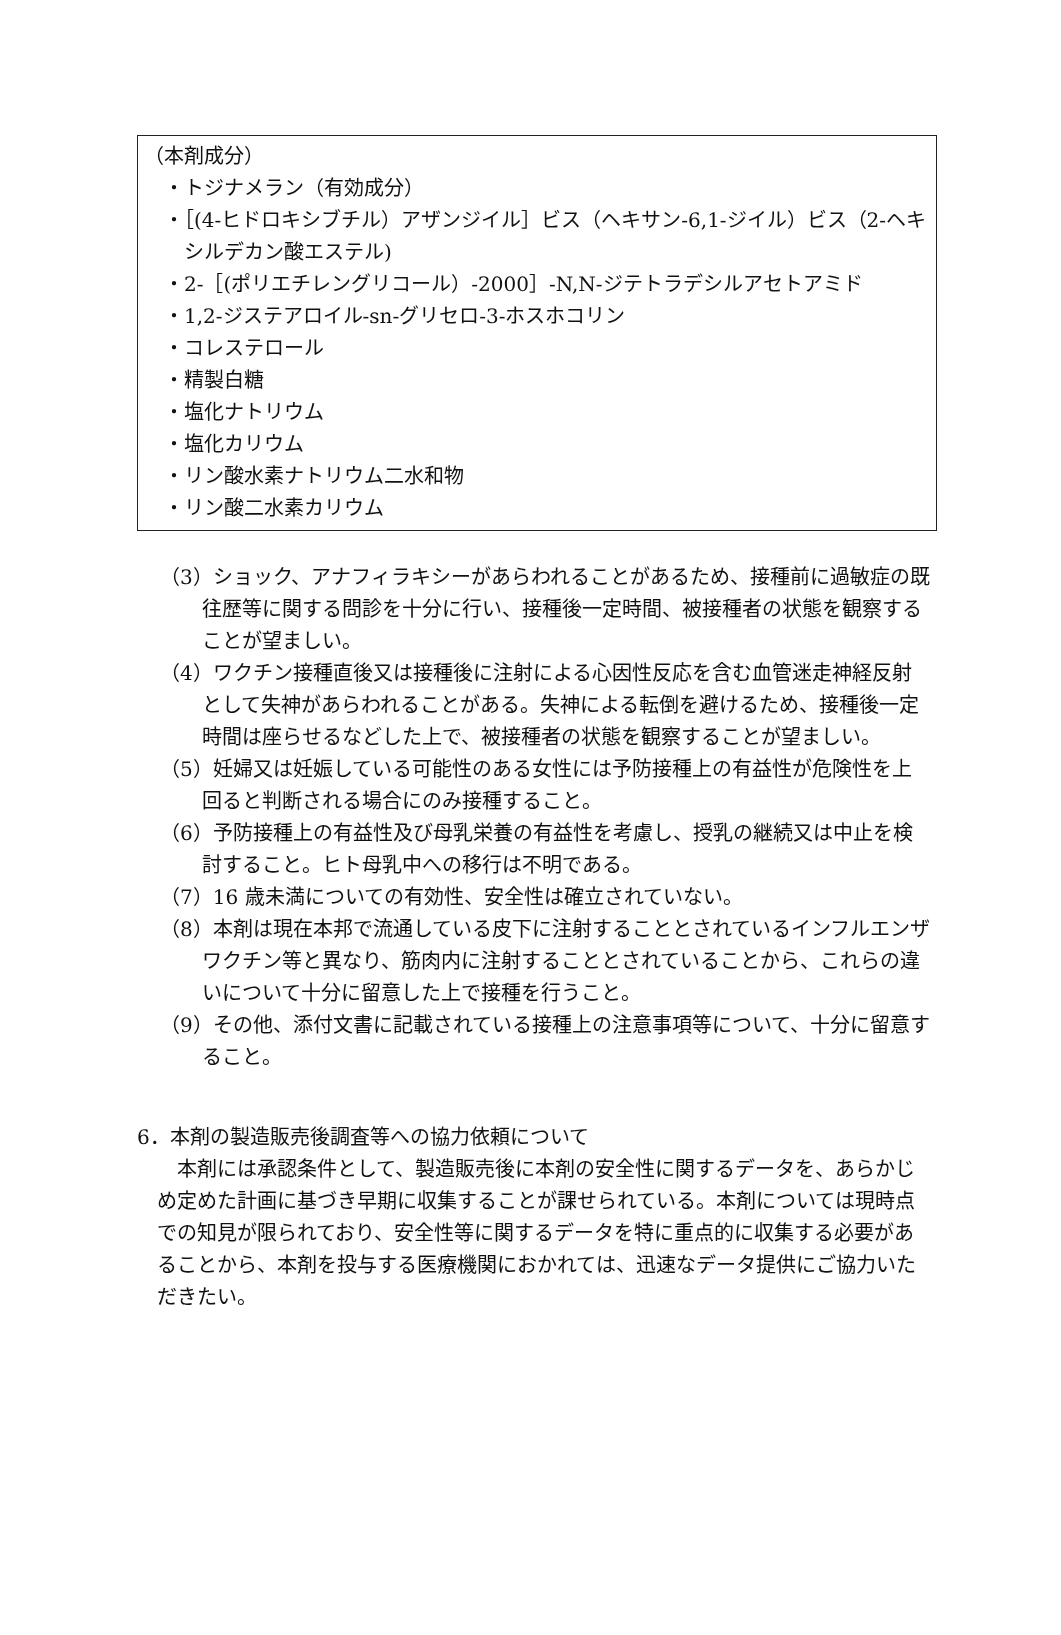（本剤成分）
・トジナメラン（有効成分）
・［(4-ヒドロキシブチル）アザンジイル］ビス（ヘキサン-6,1-ジイル）ビス（2-ヘキシルデカン酸エステル)
・2-［(ポリエチレングリコール）-2000］-N,N-ジテトラデシルアセトアミド
・1,2-ジステアロイル-sn-グリセロ-3-ホスホコリン
・コレステロール
・精製白糖
・塩化ナトリウム
・塩化カリウム
・リン酸水素ナトリウム二水和物
・リン酸二水素カリウム
（3）ショック、アナフィラキシーがあらわれることがあるため、接種前に過敏症の既往歴等に関する問診を十分に行い、接種後一定時間、被接種者の状態を観察することが望ましい。
（4）ワクチン接種直後又は接種後に注射による心因性反応を含む血管迷走神経反射として失神があらわれることがある。失神による転倒を避けるため、接種後一定時間は座らせるなどした上で、被接種者の状態を観察することが望ましい。
（5）妊婦又は妊娠している可能性のある女性には予防接種上の有益性が危険性を上回ると判断される場合にのみ接種すること。
（6）予防接種上の有益性及び母乳栄養の有益性を考慮し、授乳の継続又は中止を検討すること。ヒト母乳中への移行は不明である。
（7）16 歳未満についての有効性、安全性は確立されていない。
（8）本剤は現在本邦で流通している皮下に注射することとされているインフルエンザワクチン等と異なり、筋肉内に注射することとされていることから、これらの違いについて十分に留意した上で接種を行うこと。
（9）その他、添付文書に記載されている接種上の注意事項等について、十分に留意すること。
6．本剤の製造販売後調査等への協力依頼について
本剤には承認条件として、製造販売後に本剤の安全性に関するデータを、あらかじめ定めた計画に基づき早期に収集することが課せられている。本剤については現時点での知見が限られており、安全性等に関するデータを特に重点的に収集する必要があることから、本剤を投与する医療機関におかれては、迅速なデータ提供にご協力いただきたい。